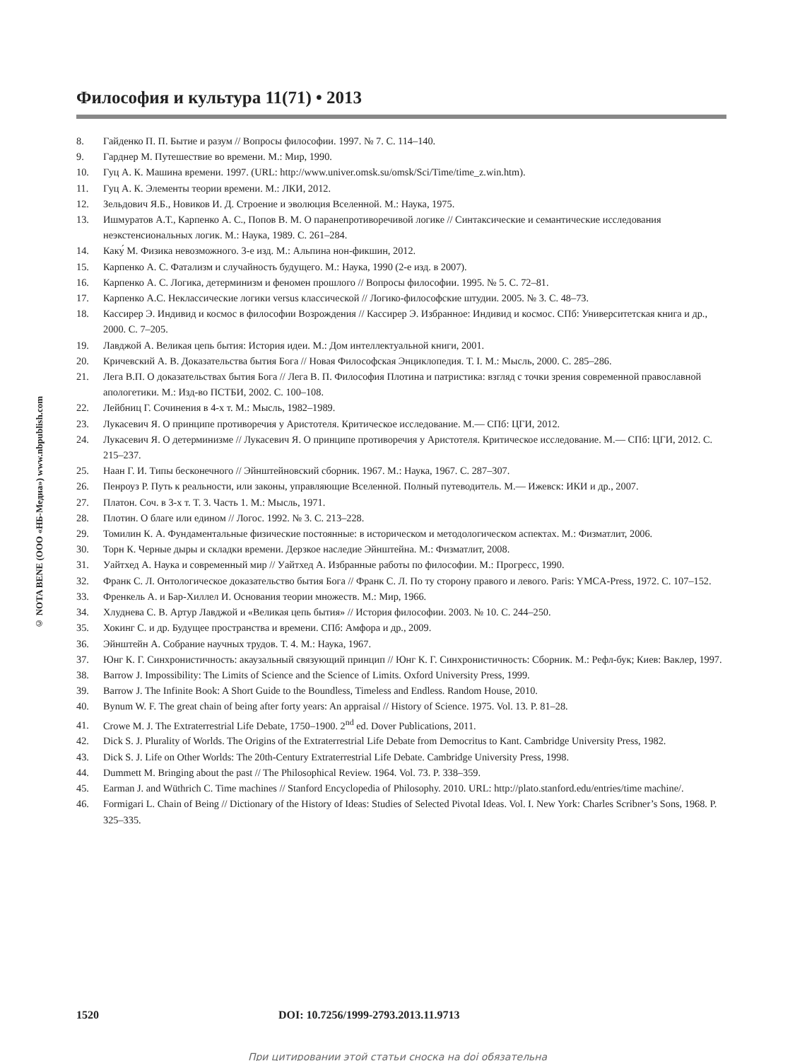Философия и культура 11(71) • 2013
© NOTA BENE (ООО «НБ-Медиа») www.nbpublish.com
8. Гайденко П. П. Бытие и разум // Вопросы философии. 1997. № 7. С. 114–140.
9. Гарднер М. Путешествие во времени. М.: Мир, 1990.
10. Гуц А. К. Машина времени. 1997. (URL: http://www.univer.omsk.su/omsk/Sci/Time/time_z.win.htm).
11. Гуц А. К. Элементы теории времени. М.: ЛКИ, 2012.
12. Зельдович Я.Б., Новиков И. Д. Строение и эволюция Вселенной. М.: Наука, 1975.
13. Ишмуратов А.Т., Карпенко А. С., Попов В. М. О паранепротиворечивой логике // Синтаксические и семантические исследования неэкстенсиональных логик. М.: Наука, 1989. С. 261–284.
14. Каку́ М. Физика невозможного. 3-е изд. М.: Альпина нон-фикшин, 2012.
15. Карпенко А. С. Фатализм и случайность будущего. М.: Наука, 1990 (2-е изд. в 2007).
16. Карпенко А. С. Логика, детерминизм и феномен прошлого // Вопросы философии. 1995. № 5. С. 72–81.
17. Карпенко А.С. Неклассические логики versus классической // Логико-философские штудии. 2005. № 3. С. 48–73.
18. Кассирер Э. Индивид и космос в философии Возрождения // Кассирер Э. Избранное: Индивид и космос. СПб: Университетская книга и др., 2000. С. 7–205.
19. Лавджой А. Великая цепь бытия: История идеи. М.: Дом интеллектуальной книги, 2001.
20. Кричевский А. В. Доказательства бытия Бога // Новая Философская Энциклопедия. Т. I. М.: Мысль, 2000. С. 285–286.
21. Лега В.П. О доказательствах бытия Бога // Лега В. П. Философия Плотина и патристика: взгляд с точки зрения современной православной апологетики. М.: Изд-во ПСТБИ, 2002. С. 100–108.
22. Лейбниц Г. Сочинения в 4-х т. М.: Мысль, 1982–1989.
23. Лукасевич Я. О принципе противоречия у Аристотеля. Критическое исследование. М.— СПб: ЦГИ, 2012.
24. Лукасевич Я. О детерминизме // Лукасевич Я. О принципе противоречия у Аристотеля. Критическое исследование. М.— СПб: ЦГИ, 2012. С. 215–237.
25. Наан Г. И. Типы бесконечного // Эйнштейновский сборник. 1967. М.: Наука, 1967. С. 287–307.
26. Пенроуз Р. Путь к реальности, или законы, управляющие Вселенной. Полный путеводитель. М.— Ижевск: ИКИ и др., 2007.
27. Платон. Соч. в 3-х т. Т. 3. Часть 1. М.: Мысль, 1971.
28. Плотин. О благе или едином // Логос. 1992. № 3. С. 213–228.
29. Томилин К. А. Фундаментальные физические постоянные: в историческом и методологическом аспектах. М.: Физматлит, 2006.
30. Торн К. Черные дыры и складки времени. Дерзкое наследие Эйнштейна. М.: Физматлит, 2008.
31. Уайтхед А. Наука и современный мир // Уайтхед А. Избранные работы по философии. М.: Прогресс, 1990.
32. Франк С. Л. Онтологическое доказательство бытия Бога // Франк С. Л. По ту сторону правого и левого. Paris: YMCA-Press, 1972. С. 107–152.
33. Френкель А. и Бар-Хиллел И. Основания теории множеств. М.: Мир, 1966.
34. Хлуднева С. В. Артур Лавджой и «Великая цепь бытия» // История философии. 2003. № 10. С. 244–250.
35. Хокинг С. и др. Будущее пространства и времени. СПб: Амфора и др., 2009.
36. Эйнштейн А. Собрание научных трудов. Т. 4. М.: Наука, 1967.
37. Юнг К. Г. Синхронистичность: акаузальный связующий принцип // Юнг К. Г. Синхронистичность: Сборник. М.: Рефл-бук; Киев: Ваклер, 1997.
38. Barrow J. Impossibility: The Limits of Science and the Science of Limits. Oxford University Press, 1999.
39. Barrow J. The Infinite Book: A Short Guide to the Boundless, Timeless and Endless. Random House, 2010.
40. Bynum W. F. The great chain of being after forty years: An appraisal // History of Science. 1975. Vol. 13. P. 81–28.
41. Crowe M. J. The Extraterrestrial Life Debate, 1750–1900. 2<sup>nd</sup> ed. Dover Publications, 2011.
42. Dick S. J. Plurality of Worlds. The Origins of the Extraterrestrial Life Debate from Democritus to Kant. Cambridge University Press, 1982.
43. Dick S. J. Life on Other Worlds: The 20th-Century Extraterrestrial Life Debate. Cambridge University Press, 1998.
44. Dummett M. Bringing about the past // The Philosophical Review. 1964. Vol. 73. P. 338–359.
45. Earman J. and Wüthrich C. Time machines // Stanford Encyclopedia of Philosophy. 2010. URL: http://plato.stanford.edu/entries/time machine/.
46. Formigari L. Chain of Being // Dictionary of the History of Ideas: Studies of Selected Pivotal Ideas. Vol. I. New York: Charles Scribner’s Sons, 1968. P. 325–335.
1520 DOI: 10.7256/1999-2793.2013.11.9713
При цитировании этой статьи сноска на doi обязательна